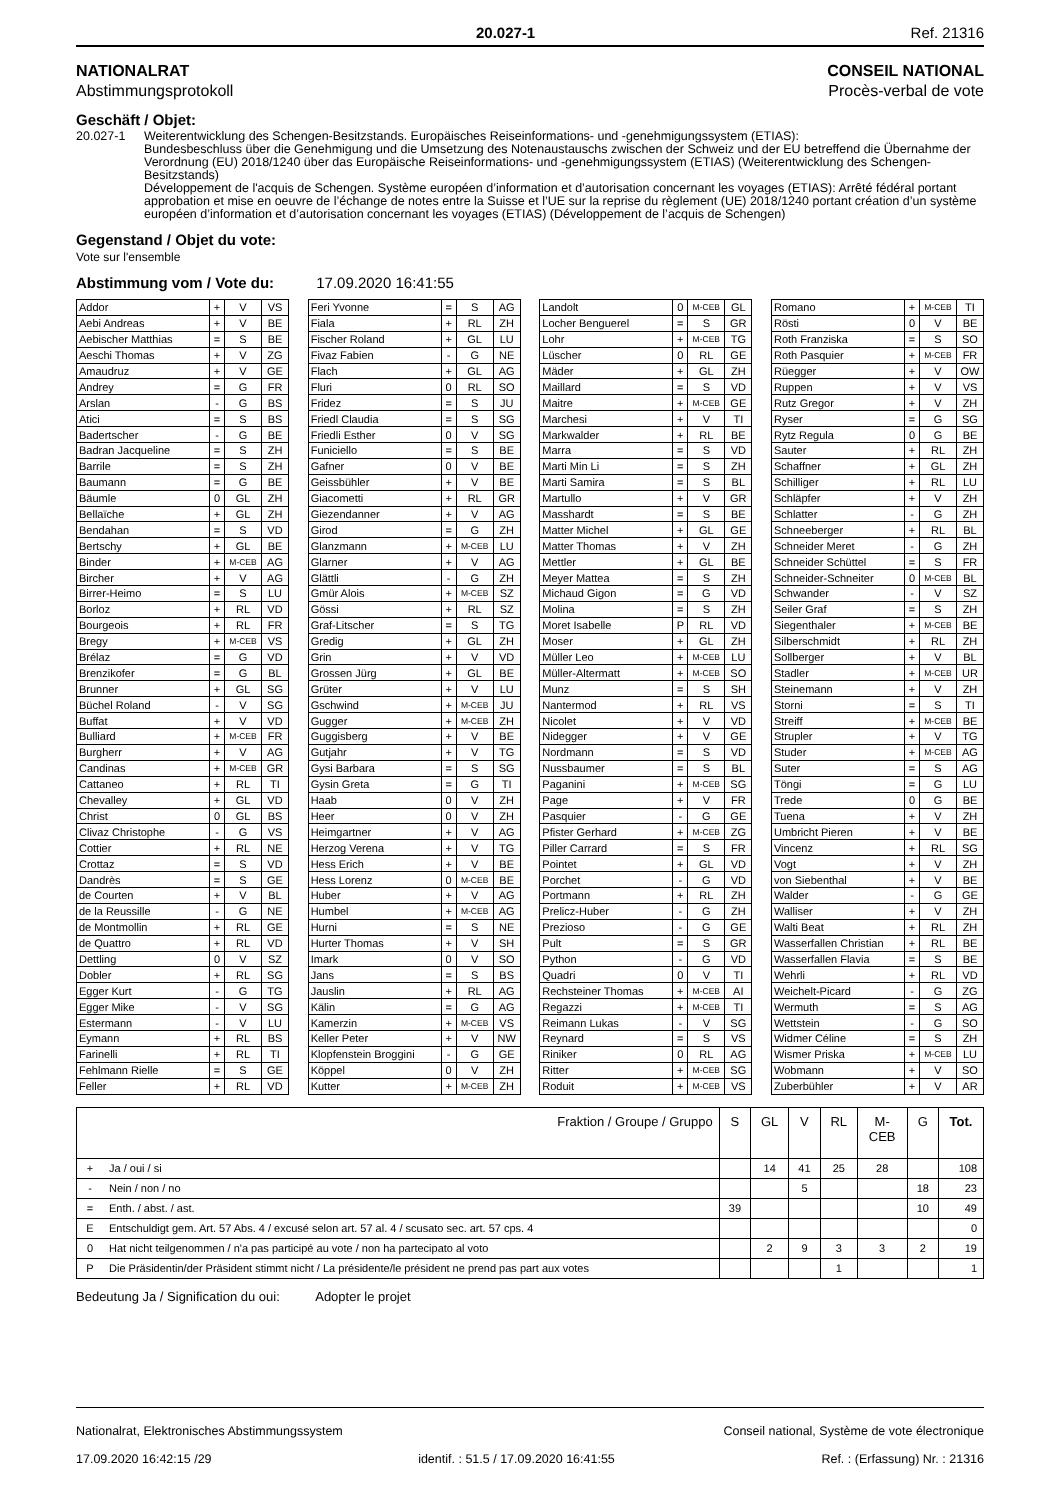20.027-1 Ref. 21316
NATIONALRAT
Abstimmungsprotokoll
CONSEIL NATIONAL
Procès-verbal de vote
Geschäft / Objet:
20.027-1 Weiterentwicklung des Schengen-Besitzstands. Europäisches Reiseinformations- und -genehmigungssystem (ETIAS):
Bundesbeschluss über die Genehmigung und die Umsetzung des Notenaustauschs zwischen der Schweiz und der EU betreffend die Übernahme der Verordnung (EU) 2018/1240 über das Europäische Reiseinformations- und -genehmigungssystem (ETIAS) (Weiterentwicklung des Schengen-Besitzstands)
Développement de l'acquis de Schengen. Système européen d’information et d’autorisation concernant les voyages (ETIAS): Arrêté fédéral portant approbation et mise en oeuvre de l’échange de notes entre la Suisse et l’UE sur la reprise du règlement (UE) 2018/1240 portant création d’un système européen d’information et d’autorisation concernant les voyages (ETIAS) (Développement de l’acquis de Schengen)
Gegenstand / Objet du vote:
Vote sur l'ensemble
Abstimmung vom / Vote du: 17.09.2020 16:41:55
| Addor | + | V | VS |
| Aebi Andreas | + | V | BE |
| Aebischer Matthias | = | S | BE |
| Aeschi Thomas | + | V | ZG |
| Amaudruz | + | V | GE |
| Andrey | = | G | FR |
| Arslan | - | G | BS |
| Atici | = | S | BS |
| Badertscher | - | G | BE |
| Badran Jacqueline | = | S | ZH |
| Barrile | = | S | ZH |
| Baumann | = | G | BE |
| Bäumle | 0 | GL | ZH |
| Bellaïche | + | GL | ZH |
| Bendahan | = | S | VD |
| Bertschy | + | GL | BE |
| Binder | + | M-CEB | AG |
| Bircher | + | V | AG |
| Birrer-Heimo | = | S | LU |
| Borloz | + | RL | VD |
| Bourgeois | + | RL | FR |
| Bregy | + | M-CEB | VS |
| Brélaz | = | G | VD |
| Brenzikofer | = | G | BL |
| Brunner | + | GL | SG |
| Büchel Roland | - | V | SG |
| Buffat | + | V | VD |
| Bulliard | + | M-CEB | FR |
| Burgherr | + | V | AG |
| Candinas | + | M-CEB | GR |
| Cattaneo | + | RL | TI |
| Chevalley | + | GL | VD |
| Christ | 0 | GL | BS |
| Clivaz Christophe | - | G | VS |
| Cottier | + | RL | NE |
| Crottaz | = | S | VD |
| Dandrès | = | S | GE |
| de Courten | + | V | BL |
| de la Reussille | - | G | NE |
| de Montmollin | + | RL | GE |
| de Quattro | + | RL | VD |
| Dettling | 0 | V | SZ |
| Dobler | + | RL | SG |
| Egger Kurt | - | G | TG |
| Egger Mike | - | V | SG |
| Estermann | - | V | LU |
| Eymann | + | RL | BS |
| Farinelli | + | RL | TI |
| Fehlmann Rielle | = | S | GE |
| Feller | + | RL | VD |
| Feri Yvonne | = | S | AG |
| Fiala | + | RL | ZH |
| Fischer Roland | + | GL | LU |
| Fivaz Fabien | - | G | NE |
| Flach | + | GL | AG |
| Fluri | 0 | RL | SO |
| Fridez | = | S | JU |
| Friedl Claudia | = | S | SG |
| Friedli Esther | 0 | V | SG |
| Funiciello | = | S | BE |
| Gafner | 0 | V | BE |
| Geissbühler | + | V | BE |
| Giacometti | + | RL | GR |
| Giezendanner | + | V | AG |
| Girod | = | G | ZH |
| Glanzmann | + | M-CEB | LU |
| Glarner | + | V | AG |
| Glättli | - | G | ZH |
| Gmür Alois | + | M-CEB | SZ |
| Gössi | + | RL | SZ |
| Graf-Litscher | = | S | TG |
| Gredig | + | GL | ZH |
| Grin | + | V | VD |
| Grossen Jürg | + | GL | BE |
| Grüter | + | V | LU |
| Gschwind | + | M-CEB | JU |
| Gugger | + | M-CEB | ZH |
| Guggisberg | + | V | BE |
| Gutjahr | + | V | TG |
| Gysi Barbara | = | S | SG |
| Gysin Greta | = | G | TI |
| Haab | 0 | V | ZH |
| Heer | 0 | V | ZH |
| Heimgartner | + | V | AG |
| Herzog Verena | + | V | TG |
| Hess Erich | + | V | BE |
| Hess Lorenz | 0 | M-CEB | BE |
| Huber | + | V | AG |
| Humbel | + | M-CEB | AG |
| Hurni | = | S | NE |
| Hurter Thomas | + | V | SH |
| Imark | 0 | V | SO |
| Jans | = | S | BS |
| Jauslin | + | RL | AG |
| Kälin | = | G | AG |
| Kamerzin | + | M-CEB | VS |
| Keller Peter | + | V | NW |
| Klopfenstein Broggini | - | G | GE |
| Köppel | 0 | V | ZH |
| Kutter | + | M-CEB | ZH |
| Landolt | 0 | M-CEB | GL |
| Locher Benguerel | = | S | GR |
| Lohr | + | M-CEB | TG |
| Lüscher | 0 | RL | GE |
| Mäder | + | GL | ZH |
| Maillard | = | S | VD |
| Maitre | + | M-CEB | GE |
| Marchesi | + | V | TI |
| Markwalder | + | RL | BE |
| Marra | = | S | VD |
| Marti Min Li | = | S | ZH |
| Marti Samira | = | S | BL |
| Martullo | + | V | GR |
| Masshardt | = | S | BE |
| Matter Michel | + | GL | GE |
| Matter Thomas | + | V | ZH |
| Mettler | + | GL | BE |
| Meyer Mattea | = | S | ZH |
| Michaud Gigon | = | G | VD |
| Molina | = | S | ZH |
| Moret Isabelle | P | RL | VD |
| Moser | + | GL | ZH |
| Müller Leo | + | M-CEB | LU |
| Müller-Altermatt | + | M-CEB | SO |
| Munz | = | S | SH |
| Nantermod | + | RL | VS |
| Nicolet | + | V | VD |
| Nidegger | + | V | GE |
| Nordmann | = | S | VD |
| Nussbaumer | = | S | BL |
| Paganini | + | M-CEB | SG |
| Page | + | V | FR |
| Pasquier | - | G | GE |
| Pfister Gerhard | + | M-CEB | ZG |
| Piller Carrard | = | S | FR |
| Pointet | + | GL | VD |
| Porchet | - | G | VD |
| Portmann | + | RL | ZH |
| Prelicz-Huber | - | G | ZH |
| Prezioso | - | G | GE |
| Pult | = | S | GR |
| Python | - | G | VD |
| Quadri | 0 | V | TI |
| Rechsteiner Thomas | + | M-CEB | AI |
| Regazzi | + | M-CEB | TI |
| Reimann Lukas | - | V | SG |
| Reynard | = | S | VS |
| Riniker | 0 | RL | AG |
| Ritter | + | M-CEB | SG |
| Roduit | + | M-CEB | VS |
| Romano | + | M-CEB | TI |
| Rösti | 0 | V | BE |
| Roth Franziska | = | S | SO |
| Roth Pasquier | + | M-CEB | FR |
| Rüegger | + | V | OW |
| Ruppen | + | V | VS |
| Rutz Gregor | + | V | ZH |
| Ryser | = | G | SG |
| Rytz Regula | 0 | G | BE |
| Sauter | + | RL | ZH |
| Schaffner | + | GL | ZH |
| Schilliger | + | RL | LU |
| Schläpfer | + | V | ZH |
| Schlatter | - | G | ZH |
| Schneeberger | + | RL | BL |
| Schneider Meret | - | G | ZH |
| Schneider Schüttel | = | S | FR |
| Schneider-Schneiter | 0 | M-CEB | BL |
| Schwander | - | V | SZ |
| Seiler Graf | = | S | ZH |
| Siegenthaler | + | M-CEB | BE |
| Silberschmidt | + | RL | ZH |
| Sollberger | + | V | BL |
| Stadler | + | M-CEB | UR |
| Steinemann | + | V | ZH |
| Storni | = | S | TI |
| Streiff | + | M-CEB | BE |
| Strupler | + | V | TG |
| Studer | + | M-CEB | AG |
| Suter | = | S | AG |
| Töngi | = | G | LU |
| Trede | 0 | G | BE |
| Tuena | + | V | ZH |
| Umbricht Pieren | + | V | BE |
| Vincenz | + | RL | SG |
| Vogt | + | V | ZH |
| von Siebenthal | + | V | BE |
| Walder | - | G | GE |
| Walliser | + | V | ZH |
| Walti Beat | + | RL | ZH |
| Wasserfallen Christian | + | RL | BE |
| Wasserfallen Flavia | = | S | BE |
| Wehrli | + | RL | VD |
| Weichelt-Picard | - | G | ZG |
| Wermuth | = | S | AG |
| Wettstein | - | G | SO |
| Widmer Céline | = | S | ZH |
| Wismer Priska | + | M-CEB | LU |
| Wobmann | + | V | SO |
| Zuberbühler | + | V | AR |
| Fraktion / Groupe / Gruppo | | S | GL | V | RL | M- CEB | G | Tot. |
| --- | --- | --- | --- | --- | --- | --- | --- | --- |
| + | Ja / oui / si | | 14 | 41 | 25 | 28 | | 108 |
| - | Nein / non / no | | | 5 | | | 18 | 23 |
| = | Enth. / abst. / ast. | 39 | | | | | 10 | 49 |
| E | Entschuldigt gem. Art. 57 Abs. 4 / excusé selon art. 57 al. 4 / scusato sec. art. 57 cps. 4 | | | | | | | 0 |
| 0 | Hat nicht teilgenommen / n'a pas participé au vote / non ha partecipato al voto | | 2 | 9 | 3 | 3 | 2 | 19 |
| P | Die Präsidentin/der Präsident stimmt nicht / La présidente/le président ne prend pas part aux votes | | | | 1 | | | 1 |
Bedeutung Ja / Signification du oui: Adopter le projet
Nationalrat, Elektronisches Abstimmungssystem Conseil national, Système de vote électronique
17.09.2020 16:42:15 /29 identif. : 51.5 / 17.09.2020 16:41:55 Ref. : (Erfassung) Nr. : 21316